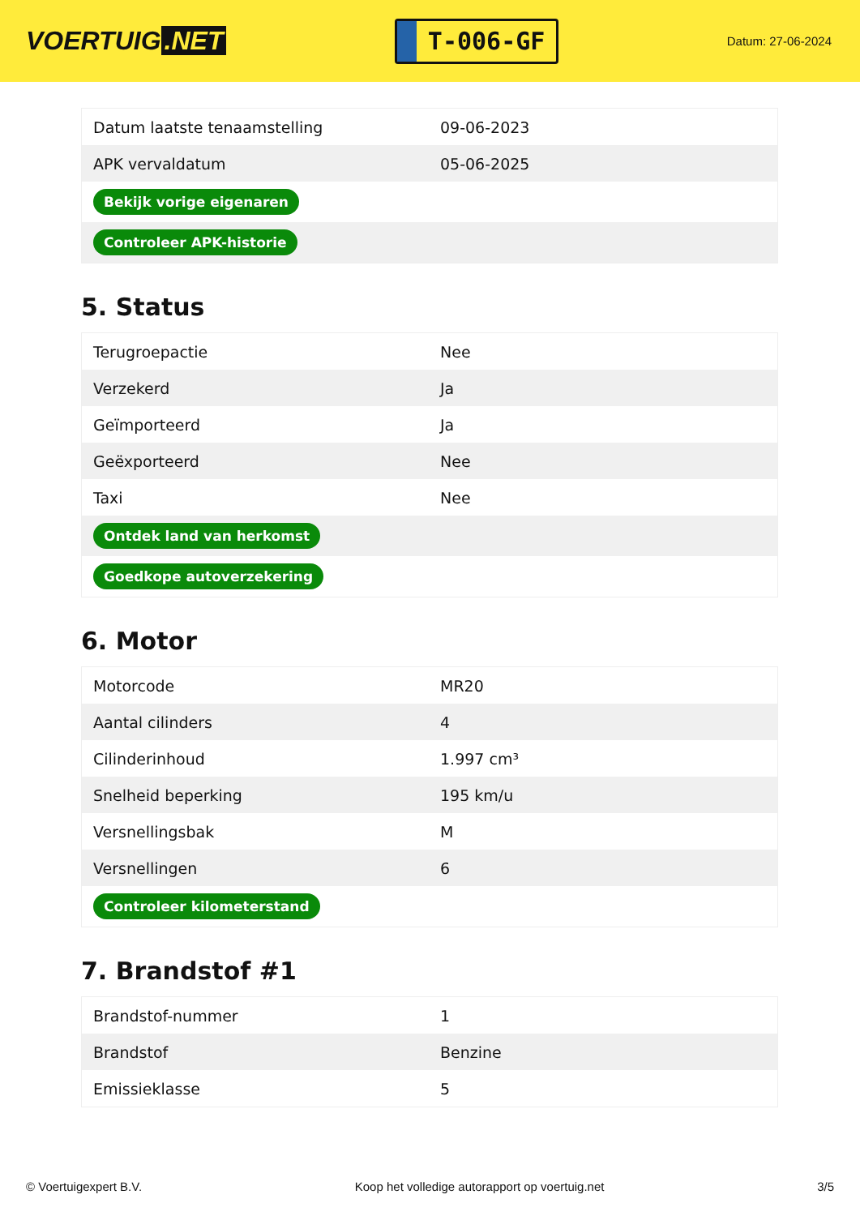VOERTUIG.NET
T-006-GF
Datum: 27-06-2024
| Datum laatste tenaamstelling | 09-06-2023 |
| APK vervaldatum | 05-06-2025 |
| Bekijk vorige eigenaren | |
| Controleer APK-historie | |
5. Status
| Terugroepactie | Nee |
| Verzekerd | Ja |
| Geïmporteerd | Ja |
| Geëxporteerd | Nee |
| Taxi | Nee |
| Ontdek land van herkomst | |
| Goedkope autoverzekering | |
6. Motor
| Motorcode | MR20 |
| Aantal cilinders | 4 |
| Cilinderinhoud | 1.997 cm³ |
| Snelheid beperking | 195 km/u |
| Versnellingsbak | M |
| Versnellingen | 6 |
| Controleer kilometerstand | |
7. Brandstof #1
| Brandstof-nummer | 1 |
| Brandstof | Benzine |
| Emissieklasse | 5 |
© Voertuigexpert B.V. Koop het volledige autorapport op voertuig.net 3/5